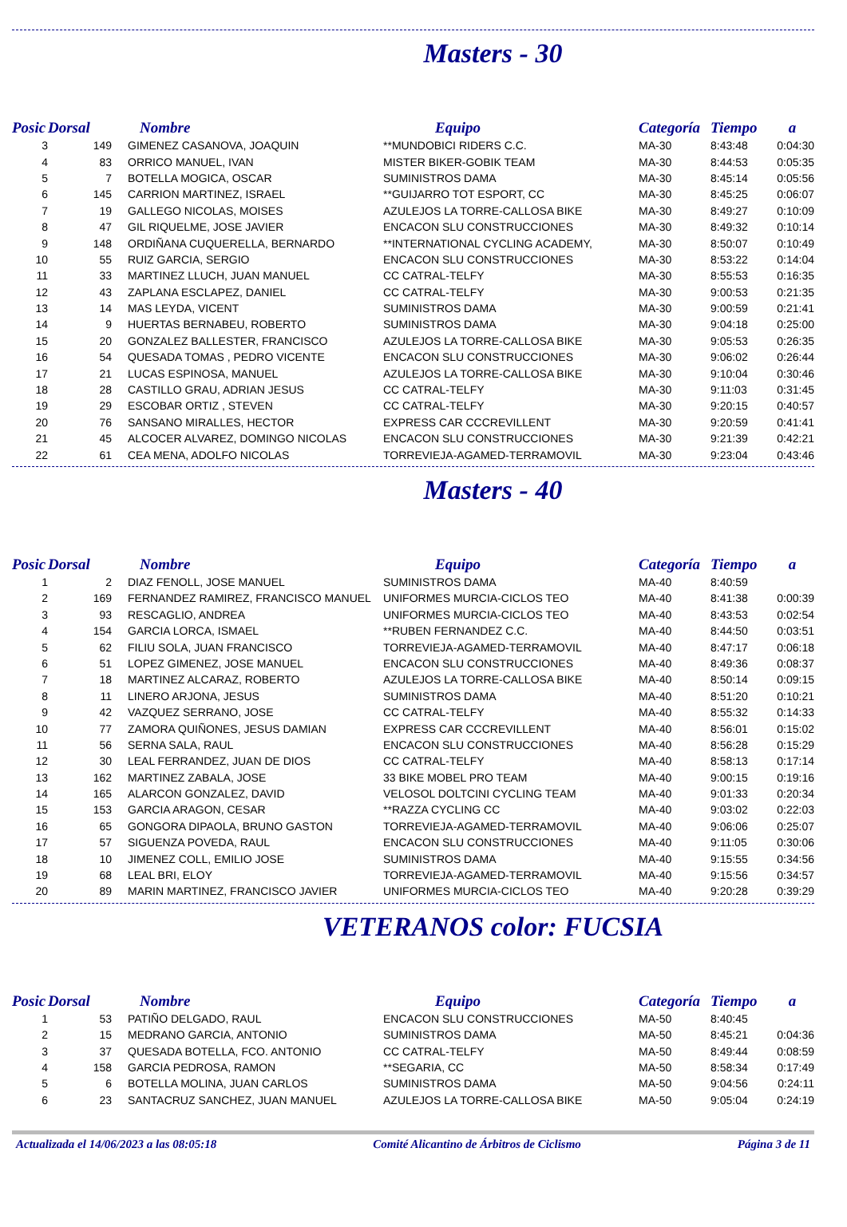Masters - 30
| Posic | Dorsal | Nombre | Equipo | Categoría | Tiempo | a |
| --- | --- | --- | --- | --- | --- | --- |
| 3 | 149 | GIMENEZ CASANOVA, JOAQUIN | **MUNDOBICI RIDERS C.C. | MA-30 | 8:43:48 | 0:04:30 |
| 4 | 83 | ORRICO MANUEL, IVAN | MISTER BIKER-GOBIK TEAM | MA-30 | 8:44:53 | 0:05:35 |
| 5 | 7 | BOTELLA MOGICA, OSCAR | SUMINISTROS DAMA | MA-30 | 8:45:14 | 0:05:56 |
| 6 | 145 | CARRION MARTINEZ, ISRAEL | **GUIJARRO TOT ESPORT, CC | MA-30 | 8:45:25 | 0:06:07 |
| 7 | 19 | GALLEGO NICOLAS, MOISES | AZULEJOS LA TORRE-CALLOSA BIKE | MA-30 | 8:49:27 | 0:10:09 |
| 8 | 47 | GIL RIQUELME, JOSE JAVIER | ENCACON SLU CONSTRUCCIONES | MA-30 | 8:49:32 | 0:10:14 |
| 9 | 148 | ORDIÑANA CUQUERELLA, BERNARDO | **INTERNATIONAL CYCLING ACADEMY, | MA-30 | 8:50:07 | 0:10:49 |
| 10 | 55 | RUIZ GARCIA, SERGIO | ENCACON SLU CONSTRUCCIONES | MA-30 | 8:53:22 | 0:14:04 |
| 11 | 33 | MARTINEZ LLUCH, JUAN MANUEL | CC CATRAL-TELFY | MA-30 | 8:55:53 | 0:16:35 |
| 12 | 43 | ZAPLANA ESCLAPEZ, DANIEL | CC CATRAL-TELFY | MA-30 | 9:00:53 | 0:21:35 |
| 13 | 14 | MAS LEYDA, VICENT | SUMINISTROS DAMA | MA-30 | 9:00:59 | 0:21:41 |
| 14 | 9 | HUERTAS BERNABEU, ROBERTO | SUMINISTROS DAMA | MA-30 | 9:04:18 | 0:25:00 |
| 15 | 20 | GONZALEZ BALLESTER, FRANCISCO | AZULEJOS LA TORRE-CALLOSA BIKE | MA-30 | 9:05:53 | 0:26:35 |
| 16 | 54 | QUESADA TOMAS , PEDRO VICENTE | ENCACON SLU CONSTRUCCIONES | MA-30 | 9:06:02 | 0:26:44 |
| 17 | 21 | LUCAS ESPINOSA, MANUEL | AZULEJOS LA TORRE-CALLOSA BIKE | MA-30 | 9:10:04 | 0:30:46 |
| 18 | 28 | CASTILLO GRAU, ADRIAN JESUS | CC CATRAL-TELFY | MA-30 | 9:11:03 | 0:31:45 |
| 19 | 29 | ESCOBAR ORTIZ , STEVEN | CC CATRAL-TELFY | MA-30 | 9:20:15 | 0:40:57 |
| 20 | 76 | SANSANO MIRALLES, HECTOR | EXPRESS CAR CCCREVILLENT | MA-30 | 9:20:59 | 0:41:41 |
| 21 | 45 | ALCOCER ALVAREZ, DOMINGO NICOLAS | ENCACON SLU CONSTRUCCIONES | MA-30 | 9:21:39 | 0:42:21 |
| 22 | 61 | CEA MENA, ADOLFO NICOLAS | TORREVIEJA-AGAMED-TERRAMOVIL | MA-30 | 9:23:04 | 0:43:46 |
Masters - 40
| Posic | Dorsal | Nombre | Equipo | Categoría | Tiempo | a |
| --- | --- | --- | --- | --- | --- | --- |
| 1 | 2 | DIAZ FENOLL, JOSE MANUEL | SUMINISTROS DAMA | MA-40 | 8:40:59 | |
| 2 | 169 | FERNANDEZ RAMIREZ, FRANCISCO MANUEL | UNIFORMES MURCIA-CICLOS TEO | MA-40 | 8:41:38 | 0:00:39 |
| 3 | 93 | RESCAGLIO, ANDREA | UNIFORMES MURCIA-CICLOS TEO | MA-40 | 8:43:53 | 0:02:54 |
| 4 | 154 | GARCIA LORCA, ISMAEL | **RUBEN FERNANDEZ C.C. | MA-40 | 8:44:50 | 0:03:51 |
| 5 | 62 | FILIU SOLA, JUAN FRANCISCO | TORREVIEJA-AGAMED-TERRAMOVIL | MA-40 | 8:47:17 | 0:06:18 |
| 6 | 51 | LOPEZ GIMENEZ, JOSE MANUEL | ENCACON SLU CONSTRUCCIONES | MA-40 | 8:49:36 | 0:08:37 |
| 7 | 18 | MARTINEZ ALCARAZ, ROBERTO | AZULEJOS LA TORRE-CALLOSA BIKE | MA-40 | 8:50:14 | 0:09:15 |
| 8 | 11 | LINERO ARJONA, JESUS | SUMINISTROS DAMA | MA-40 | 8:51:20 | 0:10:21 |
| 9 | 42 | VAZQUEZ SERRANO, JOSE | CC CATRAL-TELFY | MA-40 | 8:55:32 | 0:14:33 |
| 10 | 77 | ZAMORA QUIÑONES, JESUS DAMIAN | EXPRESS CAR CCCREVILLENT | MA-40 | 8:56:01 | 0:15:02 |
| 11 | 56 | SERNA SALA, RAUL | ENCACON SLU CONSTRUCCIONES | MA-40 | 8:56:28 | 0:15:29 |
| 12 | 30 | LEAL FERRANDEZ, JUAN DE DIOS | CC CATRAL-TELFY | MA-40 | 8:58:13 | 0:17:14 |
| 13 | 162 | MARTINEZ ZABALA, JOSE | 33 BIKE MOBEL PRO TEAM | MA-40 | 9:00:15 | 0:19:16 |
| 14 | 165 | ALARCON GONZALEZ, DAVID | VELOSOL DOLTCINI CYCLING TEAM | MA-40 | 9:01:33 | 0:20:34 |
| 15 | 153 | GARCIA ARAGON, CESAR | **RAZZA CYCLING CC | MA-40 | 9:03:02 | 0:22:03 |
| 16 | 65 | GONGORA DIPAOLA, BRUNO GASTON | TORREVIEJA-AGAMED-TERRAMOVIL | MA-40 | 9:06:06 | 0:25:07 |
| 17 | 57 | SIGUENZA POVEDA, RAUL | ENCACON SLU CONSTRUCCIONES | MA-40 | 9:11:05 | 0:30:06 |
| 18 | 10 | JIMENEZ COLL, EMILIO JOSE | SUMINISTROS DAMA | MA-40 | 9:15:55 | 0:34:56 |
| 19 | 68 | LEAL BRI, ELOY | TORREVIEJA-AGAMED-TERRAMOVIL | MA-40 | 9:15:56 | 0:34:57 |
| 20 | 89 | MARIN MARTINEZ, FRANCISCO JAVIER | UNIFORMES MURCIA-CICLOS TEO | MA-40 | 9:20:28 | 0:39:29 |
VETERANOS color: FUCSIA
| Posic | Dorsal | Nombre | Equipo | Categoría | Tiempo | a |
| --- | --- | --- | --- | --- | --- | --- |
| 1 | 53 | PATIÑO DELGADO, RAUL | ENCACON SLU CONSTRUCCIONES | MA-50 | 8:40:45 | |
| 2 | 15 | MEDRANO GARCIA, ANTONIO | SUMINISTROS DAMA | MA-50 | 8:45:21 | 0:04:36 |
| 3 | 37 | QUESADA BOTELLA, FCO. ANTONIO | CC CATRAL-TELFY | MA-50 | 8:49:44 | 0:08:59 |
| 4 | 158 | GARCIA PEDROSA, RAMON | **SEGARIA, CC | MA-50 | 8:58:34 | 0:17:49 |
| 5 | 6 | BOTELLA MOLINA, JUAN CARLOS | SUMINISTROS DAMA | MA-50 | 9:04:56 | 0:24:11 |
| 6 | 23 | SANTACRUZ SANCHEZ, JUAN MANUEL | AZULEJOS LA TORRE-CALLOSA BIKE | MA-50 | 9:05:04 | 0:24:19 |
Actualizada el 14/06/2023 a las 08:05:18 Comité Alicantino de Árbitros de Ciclismo Página 3 de 11